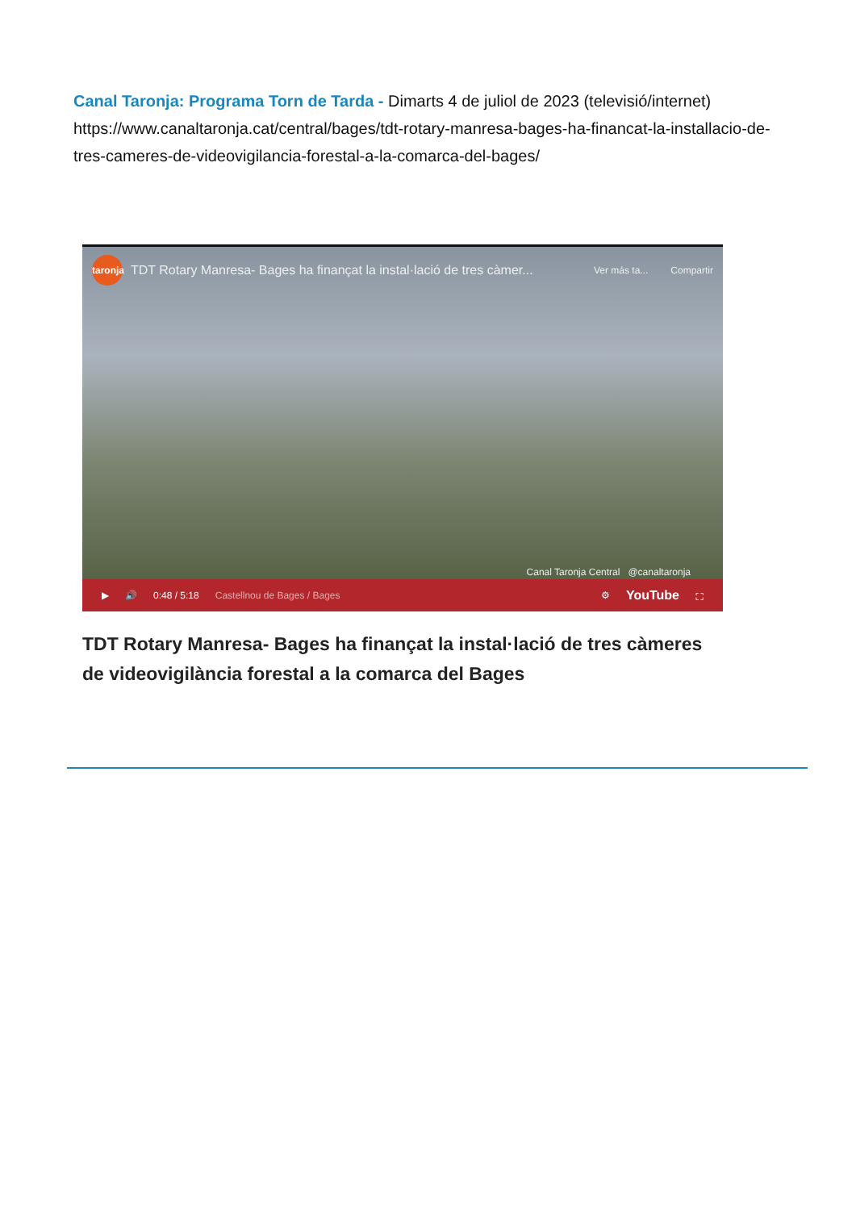Canal Taronja: Programa Torn de Tarda - Dimarts 4 de juliol de 2023 (televisió/internet) https://www.canaltaronja.cat/central/bages/tdt-rotary-manresa-bages-ha-financat-la-installacio-de-tres-cameres-de-videovigilancia-forestal-a-la-comarca-del-bages/
taronja
TDT Rotary Manresa- Bages ha finançat la instal·lació de tres càmer...
Ver más ta... Compartir
Canal Taronja Central @canaltaronja
▶ 🔊 0:48 / 5:18 Castellnou de Bages / Bages ⚙ YouTube ⛶
TDT Rotary Manresa- Bages ha finançat la instal·lació de tres càmeres de videovigilància forestal a la comarca del Bages